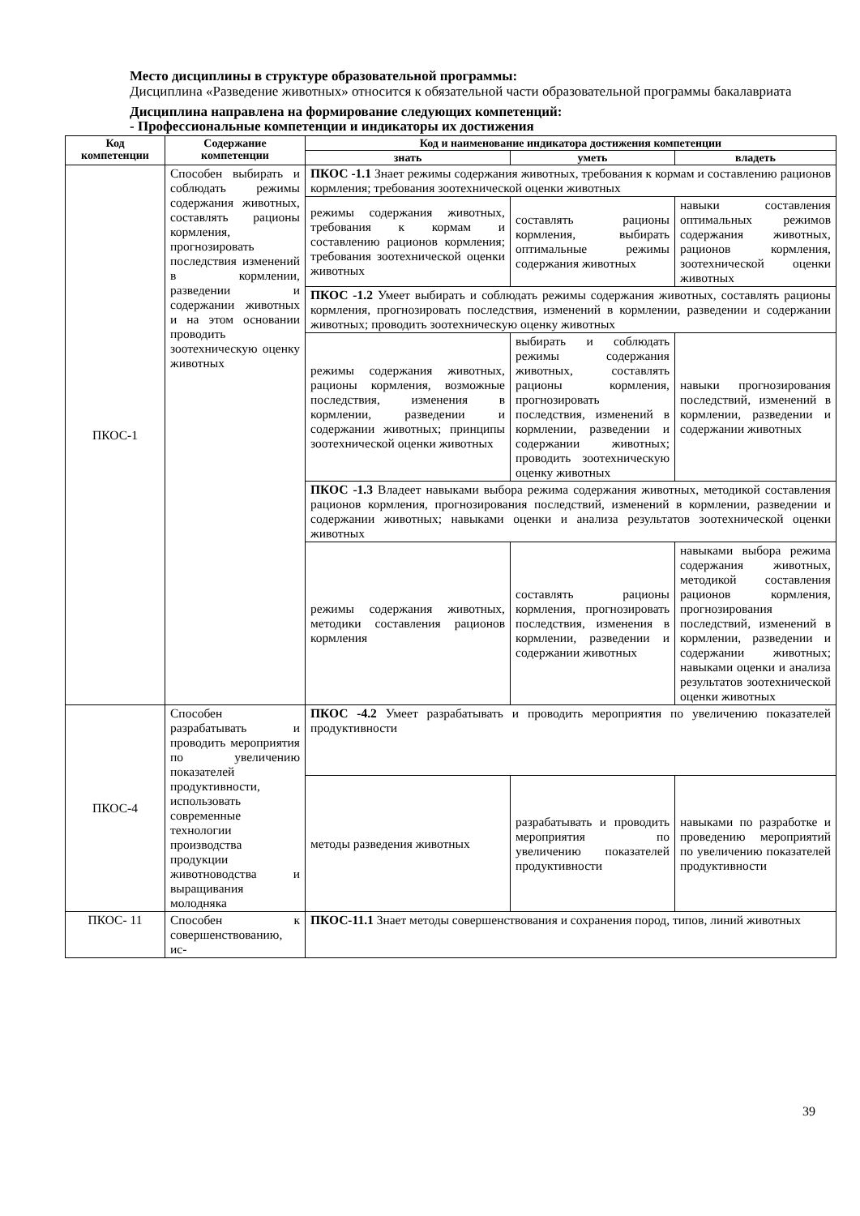Место дисциплины в структуре образовательной программы:
Дисциплина «Разведение животных» относится к обязательной части образовательной программы бакалавриата
Дисциплина направлена на формирование следующих компетенций:
- Профессиональные компетенции и индикаторы их достижения
| Код компетенции | Содержание компетенции | Код и наименование индикатора достижения компетенции | | |
| --- | --- | --- | --- | --- |
| | | знать | уметь | владеть |
| ПКОС-1 | Способен выбирать и соблюдать режимы содержания животных, составлять рационы кормления, прогнозировать последствия изменений в кормлении, разведении и содержании животных и на этом основании проводить зоотехническую оценку животных | ПКОС -1.1 Знает режимы содержания животных, требования к кормам и составлению рационов кормления; требования зоотехнической оценки животных | | |
| | | режимы содержания животных, требования к кормам и составлению рационов кормления; требования зоотехнической оценки животных | составлять рационы кормления, выбирать оптимальные режимы содержания животных | навыки составления оптимальных режимов содержания животных, рационов кормления, зоотехнической оценки животных |
| | | ПКОС -1.2 Умеет выбирать и соблюдать режимы содержания животных, составлять рационы кормления, прогнозировать последствия, изменений в кормлении, разведении и содержании животных; проводить зоотехническую оценку животных | | |
| | | режимы содержания животных, рационы кормления, возможные последствия, изменения в кормлении, разведении и содержании животных; принципы зоотехнической оценки животных | выбирать и соблюдать режимы содержания животных, составлять рационы кормления, прогнозировать последствия, изменений в кормлении, разведении и содержании животных; проводить зоотехническую оценку животных | навыки прогнозирования последствий, изменений в кормлении, разведении и содержании животных |
| | | ПКОС -1.3 Владеет навыками выбора режима содержания животных, методикой составления рационов кормления, прогнозирования последствий, изменений в кормлении, разведении и содержании животных; навыками оценки и анализа результатов зоотехнической оценки животных | | |
| | | режимы содержания животных, методики составления рационов кормления | составлять рационы кормления, прогнозировать последствия, изменения в кормлении, разведении и содержании животных | навыками выбора режима содержания животных, методикой составления рационов кормления, прогнозирования последствий, изменений в кормлении, разведении и содержании животных; навыками оценки и анализа результатов зоотехнической оценки животных |
| ПКОС-4 | Способен разрабатывать и проводить мероприятия по увеличению показателей продуктивности, использовать современные технологии производства продукции животноводства и выращивания молодняка | ПКОС -4.2 Умеет разрабатывать и проводить мероприятия по увеличению показателей продуктивности | | |
| | | методы разведения животных | разрабатывать и проводить мероприятия по увеличению показателей продуктивности | навыками по разработке и проведению мероприятий по увеличению показателей продуктивности |
| ПКОС- 11 | Способен к совершенствованию, ис- | ПКОС-11.1 Знает методы совершенствования и сохранения пород, типов, линий животных | | |
39